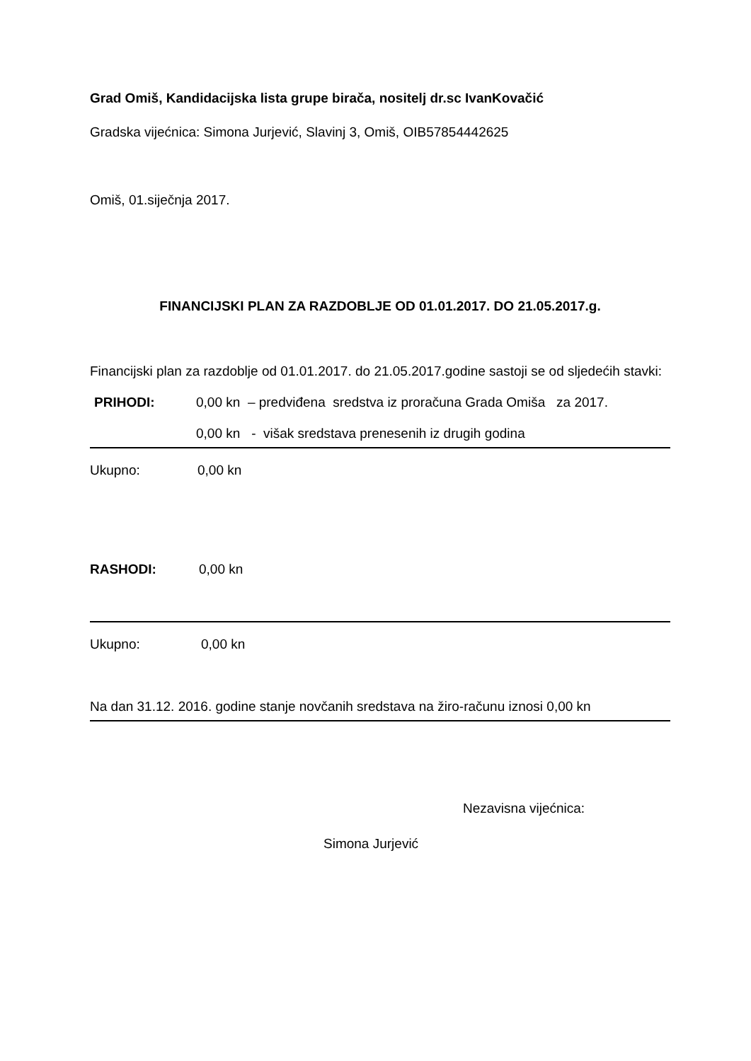Grad Omiš, Kandidacijska lista grupe birača, nositelj dr.sc IvanKovačić
Gradska vijećnica: Simona Jurjević, Slavinj 3, Omiš, OIB57854442625
Omiš, 01.siječnja 2017.
FINANCIJSKI PLAN ZA RAZDOBLJE OD 01.01.2017. DO 21.05.2017.g.
Financijski plan za razdoblje od 01.01.2017. do 21.05.2017.godine sastoji se od sljedećih stavki:
PRIHODI: 0,00 kn – predviđena sredstva iz proračuna Grada Omiša za 2017.
0,00 kn - višak sredstava prenesenih iz drugih godina
Ukupno: 0,00 kn
RASHODI: 0,00 kn
Ukupno: 0,00 kn
Na dan 31.12. 2016. godine stanje novčanih sredstava na žiro-računu iznosi 0,00 kn
Nezavisna vijećnica:
Simona Jurjević